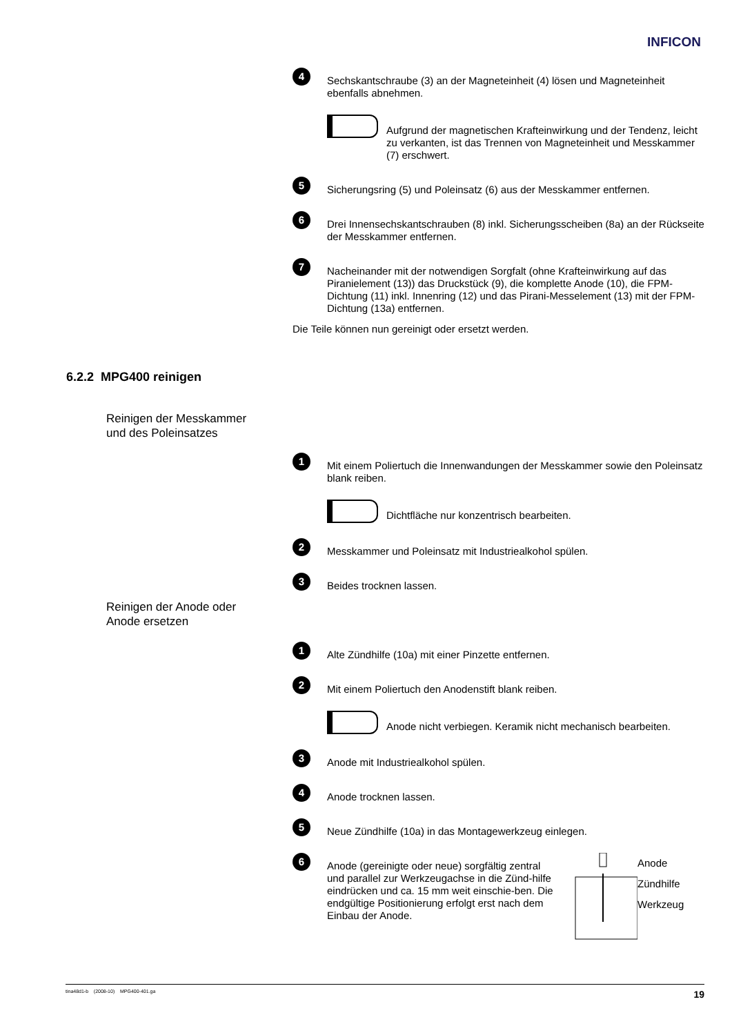INFICON
4
Sechskantschraube (3) an der Magneteinheit (4) lösen und Magneteinheit ebenfalls abnehmen.
Aufgrund der magnetischen Krafteinwirkung und der Tendenz, leicht zu verkanten, ist das Trennen von Magneteinheit und Messkammer (7) erschwert.
5
Sicherungsring (5) und Poleinsatz (6) aus der Messkammer entfernen.
6
Drei Innensechskantschrauben (8) inkl. Sicherungsscheiben (8a) an der Rückseite der Messkammer entfernen.
7
Nacheinander mit der notwendigen Sorgfalt (ohne Krafteinwirkung auf das Piranielement (13)) das Druckstück (9), die komplette Anode (10), die FPM-Dichtung (11) inkl. Innenring (12) und das Pirani-Messelement (13) mit der FPM-Dichtung (13a) entfernen.
Die Teile können nun gereinigt oder ersetzt werden.
1
Mit einem Poliertuch die Innenwandungen der Messkammer sowie den Poleinsatz blank reiben.
Dichtfläche nur konzentrisch bearbeiten.
2
Messkammer und Poleinsatz mit Industriealkohol spülen.
3
Beides trocknen lassen.
1
Alte Zündhilfe (10a) mit einer Pinzette entfernen.
2
Mit einem Poliertuch den Anodenstift blank reiben.
Anode nicht verbiegen. Keramik nicht mechanisch bearbeiten.
3
Anode mit Industriealkohol spülen.
4
Anode trocknen lassen.
5
Neue Zündhilfe (10a) in das Montagewerkzeug einlegen.
6
Anode (gereinigte oder neue) sorgfältig zentral und parallel zur Werkzeugachse in die Zünd-hilfe eindrücken und ca. 15 mm weit einschie-ben. Die endgültige Positionierung erfolgt erst nach dem Einbau der Anode.
Anode
Zündhilfe
Werkzeug
6.2.2 MPG400 reinigen
Reinigen der Messkammer
und des Poleinsatzes
Reinigen der Anode oder
Anode ersetzen
tina48d1-b (2008-10) MPG400-401.ga 19